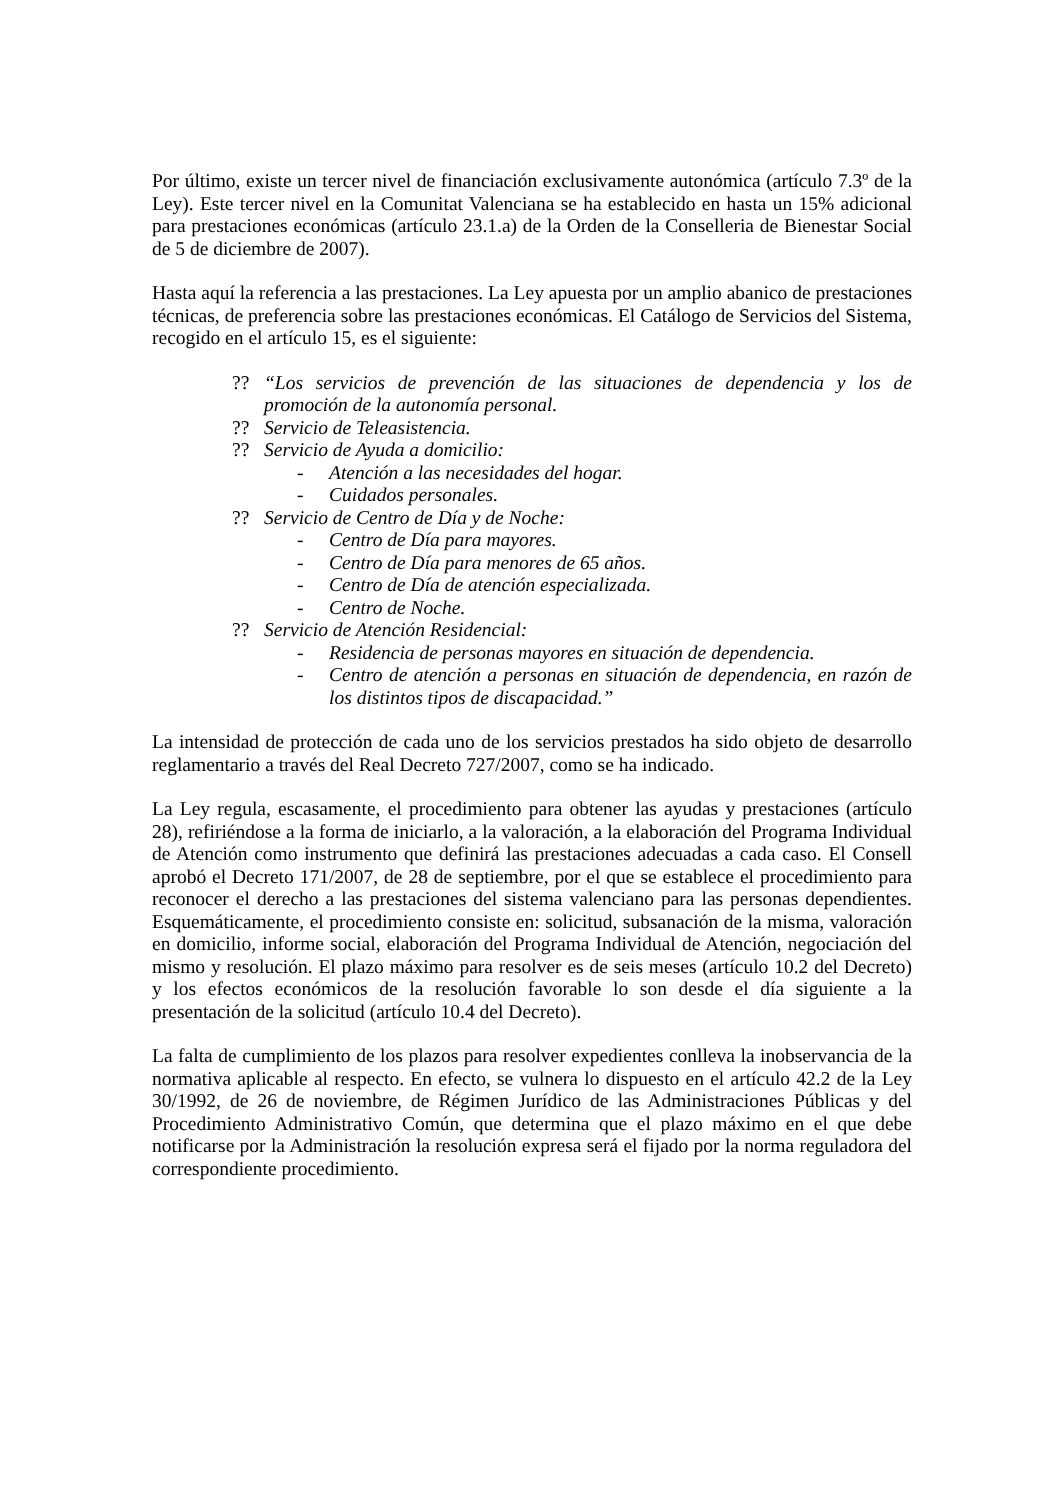Por último, existe un tercer nivel de financiación exclusivamente autonómica (artículo 7.3º de la Ley). Este tercer nivel en la Comunitat Valenciana se ha establecido en hasta un 15% adicional para prestaciones económicas (artículo 23.1.a) de la Orden de la Conselleria de Bienestar Social de 5 de diciembre de 2007).
Hasta aquí la referencia a las prestaciones. La Ley apuesta por un amplio abanico de prestaciones técnicas, de preferencia sobre las prestaciones económicas. El Catálogo de Servicios del Sistema, recogido en el artículo 15, es el siguiente:
?? “Los servicios de prevención de las situaciones de dependencia y los de promoción de la autonomía personal.
?? Servicio de Teleasistencia.
?? Servicio de Ayuda a domicilio:
- Atención a las necesidades del hogar.
- Cuidados personales.
?? Servicio de Centro de Día y de Noche:
- Centro de Día para mayores.
- Centro de Día para menores de 65 años.
- Centro de Día de atención especializada.
- Centro de Noche.
?? Servicio de Atención Residencial:
- Residencia de personas mayores en situación de dependencia.
- Centro de atención a personas en situación de dependencia, en razón de los distintos tipos de discapacidad.”
La intensidad de protección de cada uno de los servicios prestados ha sido objeto de desarrollo reglamentario a través del Real Decreto 727/2007, como se ha indicado.
La Ley regula, escasamente, el procedimiento para obtener las ayudas y prestaciones (artículo 28), refiriéndose a la forma de iniciarlo, a la valoración, a la elaboración del Programa Individual de Atención como instrumento que definirá las prestaciones adecuadas a cada caso. El Consell aprobó el Decreto 171/2007, de 28 de septiembre, por el que se establece el procedimiento para reconocer el derecho a las prestaciones del sistema valenciano para las personas dependientes. Esquemáticamente, el procedimiento consiste en: solicitud, subsanación de la misma, valoración en domicilio, informe social, elaboración del Programa Individual de Atención, negociación del mismo y resolución. El plazo máximo para resolver es de seis meses (artículo 10.2 del Decreto) y los efectos económicos de la resolución favorable lo son desde el día siguiente a la presentación de la solicitud (artículo 10.4 del Decreto).
La falta de cumplimiento de los plazos para resolver expedientes conlleva la inobservancia de la normativa aplicable al respecto. En efecto, se vulnera lo dispuesto en el artículo 42.2 de la Ley 30/1992, de 26 de noviembre, de Régimen Jurídico de las Administraciones Públicas y del Procedimiento Administrativo Común, que determina que el plazo máximo en el que debe notificarse por la Administración la resolución expresa será el fijado por la norma reguladora del correspondiente procedimiento.